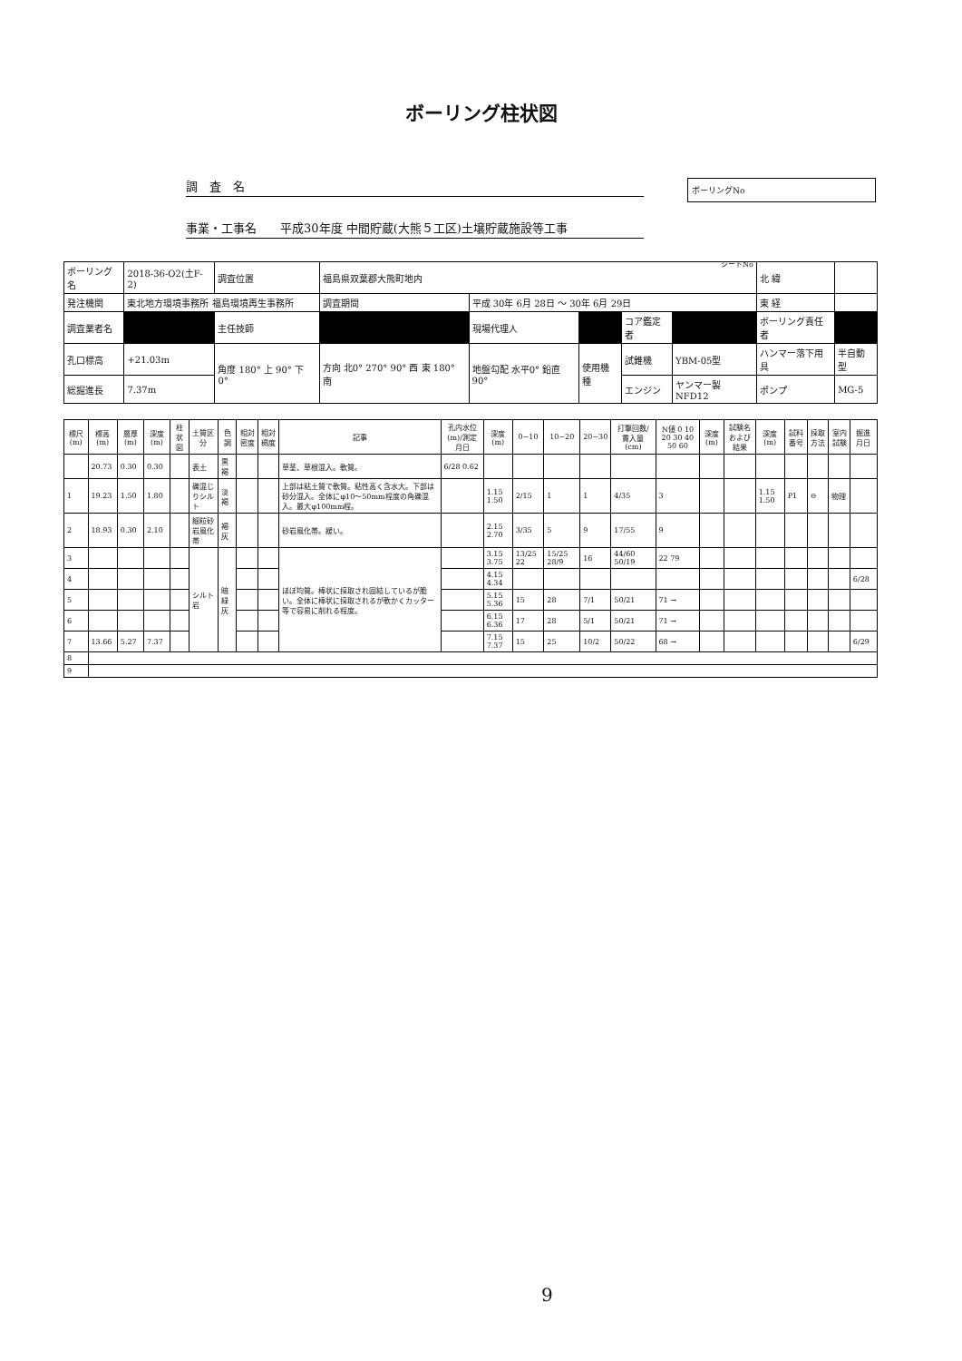ボーリング柱状図
ボーリングNo
調　査　名
事業・工事名　　平成30年度 中間貯蔵(大熊５工区)土壌貯蔵施設等工事
シートNo
| ボーリング名 | 2018-36-O2(土F-2) | 調査位置 | 福島県双葉郡大熊町地内 | | | | | 北 緯 | |
| 発注機関 | 東北地方環境事務所 福島環境再生事務所 | | 調査期間 | 平成 30年 6月 28日 ～ 30年 6月 29日 | | | | 東 経 | |
| 調査業者名 | | 主任技師 | | 現場代理人 | | コア鑑定者 | | ボーリング責任者 | |
| 孔口標高 | +21.03m | 角度 180° 上 90° 下 0° | 方向 北0° 270° 90° 西 東 180° 南 | 地盤勾配 水平0° 鉛直90° | 使用機種 | 試錐機 | YBM-05型 | ハンマー落下用具 | 半自動型 |
| 総掘進長 | 7.37m | | | | | エンジン | ヤンマー製NFD12 | ポンプ | MG-5 |
| 標尺(m) | 標高(m) | 層厚(m) | 深度(m) | 柱状図 | 土質区分 | 色調 | 相対密度 | 相対稠度 | 記事 | 孔内水位(m)/測定月日 | 深度(m) | 0~10 | 10~20 | 20~30 | 打撃回数/貫入量(cm) | N値 0 10 20 30 40 50 60 | 深度(m) | 試験名および結果 | 深度(m) | 試料番号 | 採取方法 | 室内試験 | 掘進月日 |
| --- | --- | --- | --- | --- | --- | --- | --- | --- | --- | --- | --- | --- | --- | --- | --- | --- | --- | --- | --- | --- | --- | --- | --- |
| | 20.73 | 0.30 | 0.30 | | 表土 | 黒褐 | | | 草茎、草根混入。軟質。 | 6/28 0.62 | | | | | | | | | | | | | |
| 1 | 19.23 | 1.50 | 1.80 | | 礫混じりシルト | 淡褐 | | | 上部は粘土質で軟質。粘性高く含水大。下部は砂分混入。全体にφ10～50mm程度の角礫混入。最大φ100mm程。 | | 1.15 1.50 | 2/15 | 1 | 1 | 4/35 | 3 | | | 1.15 1.50 | P1 | ⊖ | 物理 | |
| 2 | 18.93 | 0.30 | 2.10 | | 細粒砂岩風化帯 | 褐灰 | | | 砂岩風化帯。緩い。 | | 2.15 2.70 | 3/35 | 5 | 9 | 17/55 | 9 | | | | | | | |
| 3 | | | | | シルト岩 | 暗緑灰 | | | ほぼ均質。棒状に採取され固結しているが脆い。全体に棒状に採取されるが軟かくカッター等で容易に削れる程度。 | | 3.15 3.75 | 13/25 22 | 15/25 28/9 | 16 | 44/60 50/19 | 22 79 | | | | | | | |
| 4 | | | | | | | | | | | 4.15 4.34 | | | | | | | | | | | | 6/28 |
| 5 | | | | | | | | | | | 5.15 5.36 | 15 | 28 | 7/1 | 50/21 | 71 → | | | | | | | |
| 6 | | | | | | | | | | | 6.15 6.36 | 17 | 28 | 5/1 | 50/21 | 71 → | | | | | | | |
| 7 | 13.66 | 5.27 | 7.37 | | | | | | | | 7.15 7.37 | 15 | 25 | 10/2 | 50/22 | 68 → | | | | | | | 6/29 |
| 8 | | | | | | | | | | | | | | | | | | | | | | | |
| 9 | | | | | | | | | | | | | | | | | | | | | | | |
9